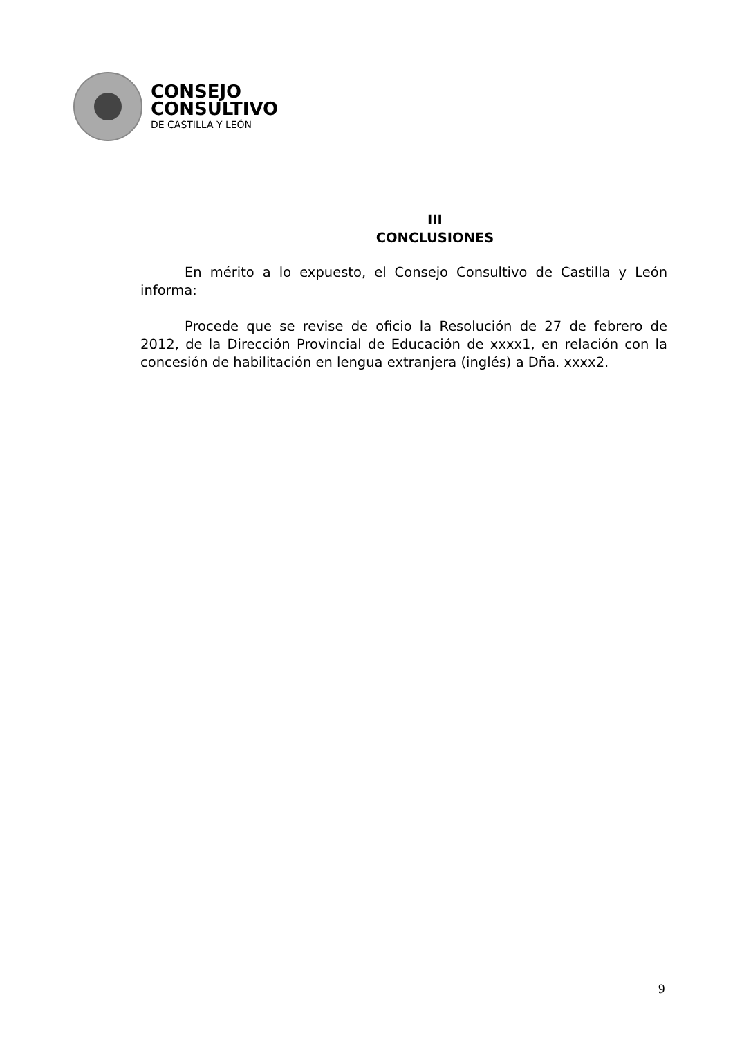CONSEJO
CONSULTIVO
DE CASTILLA Y LEÓN
III
CONCLUSIONES
En mérito a lo expuesto, el Consejo Consultivo de Castilla y León informa:
Procede que se revise de oficio la Resolución de 27 de febrero de 2012, de la Dirección Provincial de Educación de xxxx1, en relación con la concesión de habilitación en lengua extranjera (inglés) a Dña. xxxx2.
9